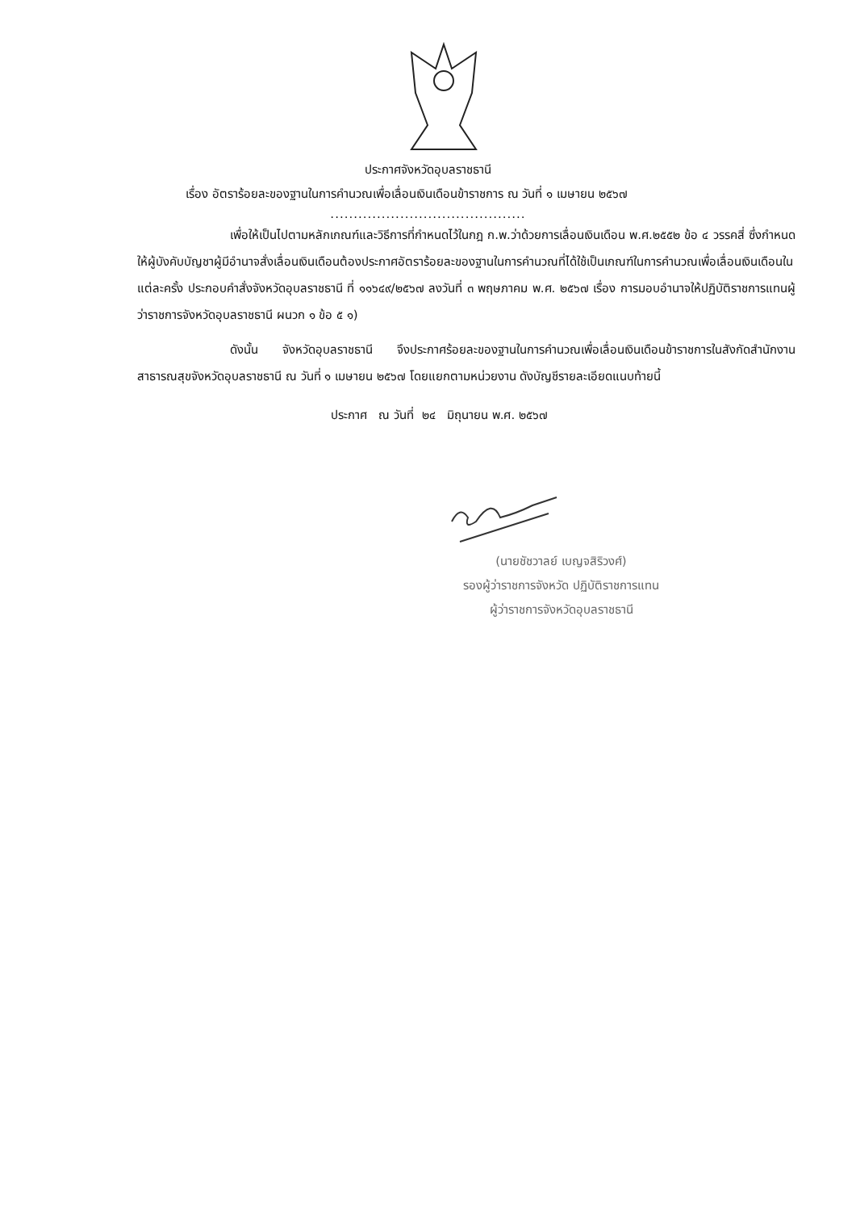ประกาศจังหวัดอุบลราชธานี
เรื่อง อัตราร้อยละของฐานในการคำนวณเพื่อเลื่อนเงินเดือนข้าราชการ ณ วันที่ ๑ เมษายน ๒๕๖๗
..........................................
เพื่อให้เป็นไปตามหลักเกณฑ์และวิธีการที่กำหนดไว้ในกฎ ก.พ.ว่าด้วยการเลื่อนเงินเดือน พ.ศ.๒๕๕๒ ข้อ ๔ วรรคสี่ ซึ่งกำหนดให้ผู้บังคับบัญชาผู้มีอำนาจสั่งเลื่อนเงินเดือนต้องประกาศอัตราร้อยละของฐานในการคำนวณที่ได้ใช้เป็นเกณฑ์ในการคำนวณเพื่อเลื่อนเงินเดือนในแต่ละครั้ง ประกอบคำสั่งจังหวัดอุบลราชธานี ที่ ๑๑๖๔๙/๒๕๖๗ ลงวันที่ ๓ พฤษภาคม พ.ศ. ๒๕๖๗ เรื่อง การมอบอำนาจให้ปฏิบัติราชการแทนผู้ว่าราชการจังหวัดอุบลราชธานี ผนวก ๑ ข้อ ๕ ๑)
ดังนั้น จังหวัดอุบลราชธานี จึงประกาศร้อยละของฐานในการคำนวณเพื่อเลื่อนเงินเดือนข้าราชการในสังกัดสำนักงานสาธารณสุขจังหวัดอุบลราชธานี ณ วันที่ ๑ เมษายน ๒๕๖๗ โดยแยกตามหน่วยงาน ดังบัญชีรายละเอียดแนบท้ายนี้
ประกาศ ณ วันที่ ๒๔ มิถุนายน พ.ศ. ๒๕๖๗
(นายชัชวาลย์ เบญจสิริวงศ์)
รองผู้ว่าราชการจังหวัด ปฏิบัติราชการแทน
ผู้ว่าราชการจังหวัดอุบลราชธานี